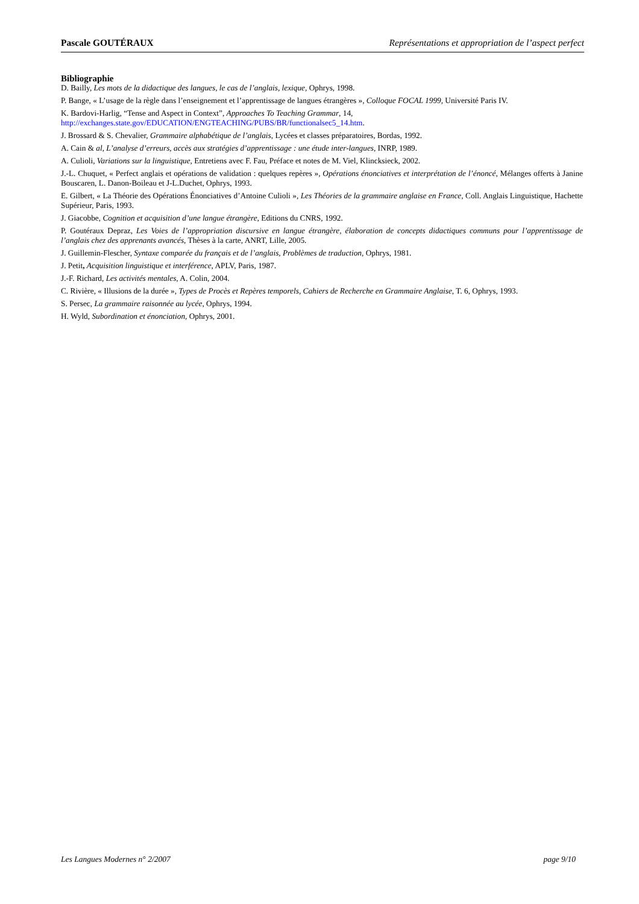Pascale GOUTÉRAUX Représentations et appropriation de l’aspect perfect
Bibliographie
D. Bailly, Les mots de la didactique des langues, le cas de l’anglais, lexique, Ophrys, 1998.
P. Bange, « L’usage de la règle dans l’enseignement et l’apprentissage de langues étrangères », Colloque FOCAL 1999, Université Paris IV.
K. Bardovi-Harlig, “Tense and Aspect in Context”, Approaches To Teaching Grammar, 14,
http://exchanges.state.gov/EDUCATION/ENGTEACHING/PUBS/BR/functionalsec5_14.htm.
J. Brossard & S. Chevalier, Grammaire alphabétique de l’anglais, Lycées et classes préparatoires, Bordas, 1992.
A. Cain & al, L’analyse d’erreurs, accès aux stratégies d’apprentissage : une étude inter-langues, INRP, 1989.
A. Culioli, Variations sur la linguistique, Entretiens avec F. Fau, Préface et notes de M. Viel, Klincksieck, 2002.
J.-L. Chuquet, « Perfect anglais et opérations de validation : quelques repères », Opérations énonciatives et interprétation de l’énoncé, Mélanges offerts à Janine Bouscaren, L. Danon-Boileau et J-L.Duchet, Ophrys, 1993.
E. Gilbert, « La Théorie des Opérations Énonciatives d’Antoine Culioli », Les Théories de la grammaire anglaise en France, Coll. Anglais Linguistique, Hachette Supérieur, Paris, 1993.
J. Giacobbe, Cognition et acquisition d’une langue étrangère, Editions du CNRS, 1992.
P. Goutéraux Depraz, Les Voies de l’appropriation discursive en langue étrangère, élaboration de concepts didactiques communs pour l’apprentissage de l’anglais chez des apprenants avancés, Thèses à la carte, ANRT, Lille, 2005.
J. Guillemin-Flescher, Syntaxe comparée du français et de l’anglais, Problèmes de traduction, Ophrys, 1981.
J. Petit, Acquisition linguistique et interférence, APLV, Paris, 1987.
J.-F. Richard, Les activités mentales, A. Colin, 2004.
C. Rivière, « Illusions de la durée », Types de Procès et Repères temporels, Cahiers de Recherche en Grammaire Anglaise, T. 6, Ophrys, 1993.
S. Persec, La grammaire raisonnée au lycée, Ophrys, 1994.
H. Wyld, Subordination et énonciation, Ophrys, 2001.
Les Langues Modernes n° 2/2007 page 9/10